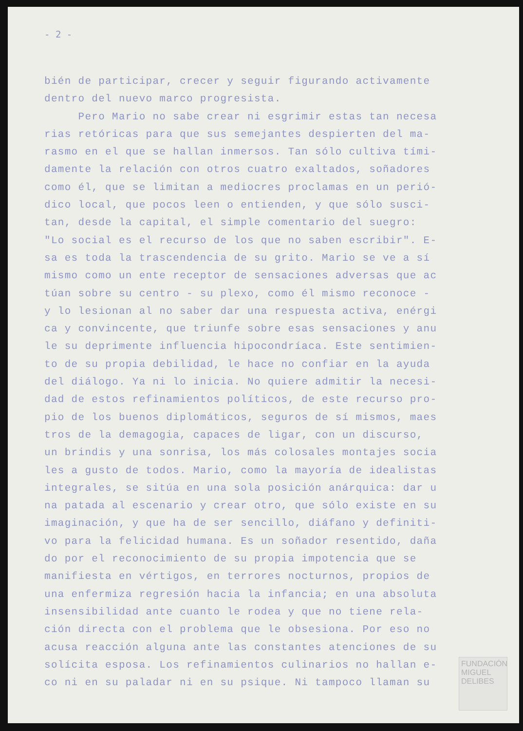- 2 -
bién de participar, crecer y seguir figurando activamente
dentro del nuevo marco progresista.
Pero Mario no sabe crear ni esgrimir estas tan necesa
rias retóricas para que sus semejantes despierten del ma-
rasmo en el que se hallan inmersos. Tan sólo cultiva tími-
damente la relación con otros cuatro exaltados, soñadores
como él, que se limitan a mediocres proclamas en un perió-
dico local, que pocos leen o entienden, y que sólo susci-
tan, desde la capital, el simple comentario del suegro:
"Lo social es el recurso de los que no saben escribir". E-
sa es toda la trascendencia de su grito. Mario se ve a sí
mismo como un ente receptor de sensaciones adversas que ac
túan sobre su centro - su plexo, como él mismo reconoce -
y lo lesionan al no saber dar una respuesta activa, enérgi
ca y convincente, que triunfe sobre esas sensaciones y anu
le su deprimente influencia hipocondríaca. Este sentimien-
to de su propia debilidad, le hace no confiar en la ayuda
del diálogo. Ya ni lo inicia. No quiere admitir la necesi-
dad de estos refinamientos políticos, de este recurso pro-
pio de los buenos diplomáticos, seguros de sí mismos, maes
tros de la demagogia, capaces de ligar, con un discurso,
un brindis y una sonrisa, los más colosales montajes socia
les a gusto de todos. Mario, como la mayoría de idealistas
integrales, se sitúa en una sola posición anárquica: dar u
na patada al escenario y crear otro, que sólo existe en su
imaginación, y que ha de ser sencillo, diáfano y definiti-
vo para la felicidad humana. Es un soñador resentido, daña
do por el reconocimiento de su propia impotencia que se
manifiesta en vértigos, en terrores nocturnos, propios de
una enfermiza regresión hacia la infancia; en una absoluta
insensibilidad ante cuanto le rodea y que no tiene rela-
ción directa con el problema que le obsesiona. Por eso no
acusa reacción alguna ante las constantes atenciones de su
solícita esposa. Los refinamientos culinarios no hallan e-
co ni en su paladar ni en su psique. Ni tampoco llaman su
FUNDACIÓN MIGUEL DELIBES